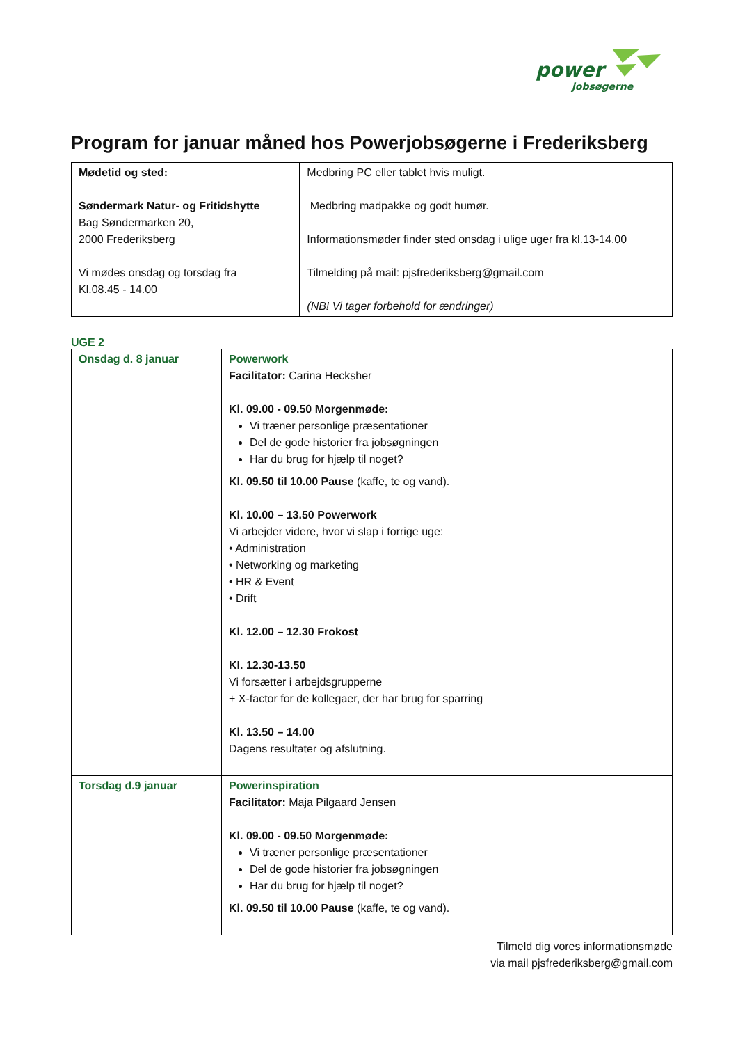power
jobsøgerne
Program for januar måned hos Powerjobsøgerne i Frederiksberg
| Mødetid og sted: Søndermark Natur- og Fritidshytte Bag Søndermarken 20, 2000 Frederiksberg Vi mødes onsdag og torsdag fra Kl.08.45 - 14.00 | Medbring PC eller tablet hvis muligt. Medbring madpakke og godt humør. Informationsmøder finder sted onsdag i ulige uger fra kl.13-14.00 Tilmelding på mail: pjsfrederiksberg@gmail.com (NB! Vi tager forbehold for ændringer) |
UGE 2
| Onsdag d. 8 januar | Powerwork Facilitator: Carina Hecksher Kl. 09.00 - 09.50 Morgenmøde: Vi træner personlige præsentationer Del de gode historier fra jobsøgningen Har du brug for hjælp til noget? Kl. 09.50 til 10.00 Pause (kaffe, te og vand). Kl. 10.00 – 13.50 Powerwork Vi arbejder videre, hvor vi slap i forrige uge: • Administration • Networking og marketing • HR & Event • Drift Kl. 12.00 – 12.30 Frokost Kl. 12.30-13.50 Vi forsætter i arbejdsgrupperne + X-factor for de kollegaer, der har brug for sparring Kl. 13.50 – 14.00 Dagens resultater og afslutning. |
| Torsdag d.9 januar | Powerinspiration Facilitator: Maja Pilgaard Jensen Kl. 09.00 - 09.50 Morgenmøde: Vi træner personlige præsentationer Del de gode historier fra jobsøgningen Har du brug for hjælp til noget? Kl. 09.50 til 10.00 Pause (kaffe, te og vand). |
Tilmeld dig vores informationsmøde
via mail pjsfrederiksberg@gmail.com